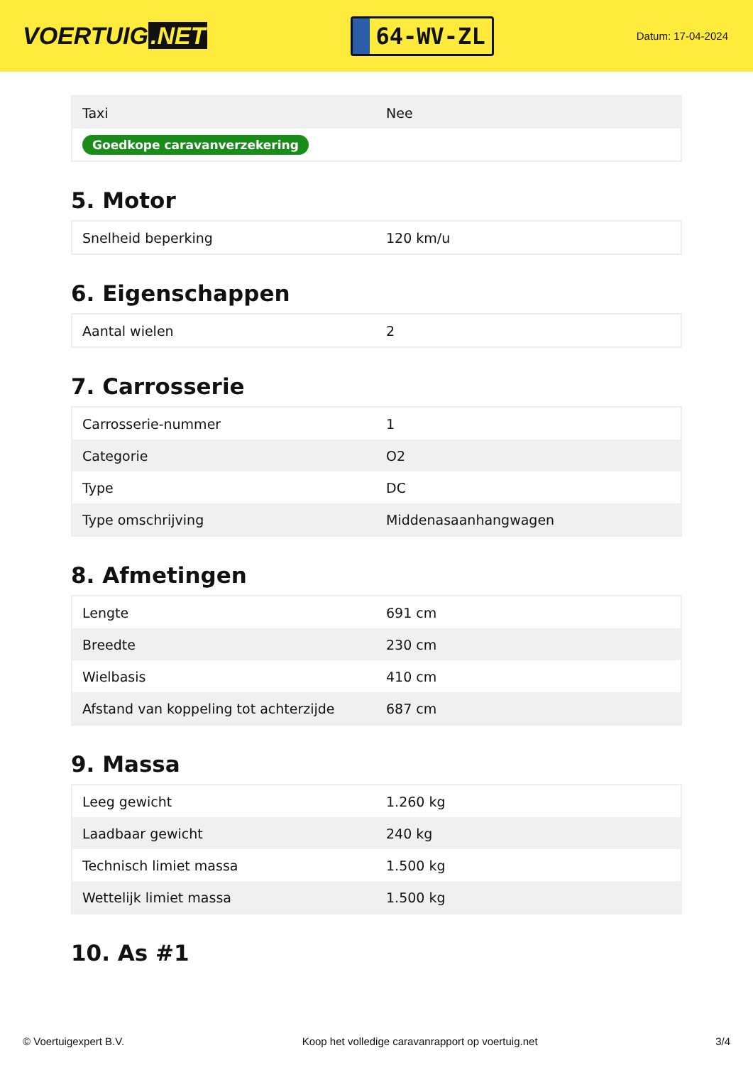VOERTUIG.NET
64-WV-ZL
Datum: 17-04-2024
| Taxi | Nee |
| Goedkope caravanverzekering | |
5. Motor
| Snelheid beperking | 120 km/u |
6. Eigenschappen
| Aantal wielen | 2 |
7. Carrosserie
| Carrosserie-nummer | 1 |
| Categorie | O2 |
| Type | DC |
| Type omschrijving | Middenasaanhangwagen |
8. Afmetingen
| Lengte | 691 cm |
| Breedte | 230 cm |
| Wielbasis | 410 cm |
| Afstand van koppeling tot achterzijde | 687 cm |
9. Massa
| Leeg gewicht | 1.260 kg |
| Laadbaar gewicht | 240 kg |
| Technisch limiet massa | 1.500 kg |
| Wettelijk limiet massa | 1.500 kg |
10. As #1
© Voertuigexpert B.V. Koop het volledige caravanrapport op voertuig.net 3/4